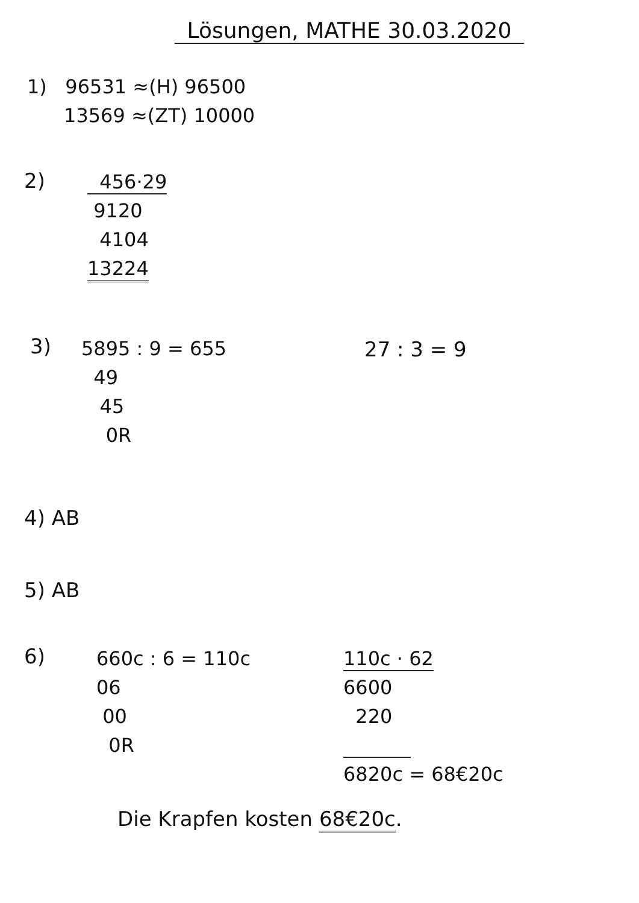Lösungen, MATHE 30.03.2020
1)   96531 ≈(H) 96500
      13569 ≈(ZT) 10000
2)
  456·29
 9120
  4104
13224
3)
5895 : 9 = 655
  49
   45
    0R
27 : 3 = 9
4) AB
5) AB
6)
660c : 6 = 110c
06
 00
  0R
110c · 62
6600
  220
           
6820c = 68€20c
Die Krapfen kosten 68€20c.